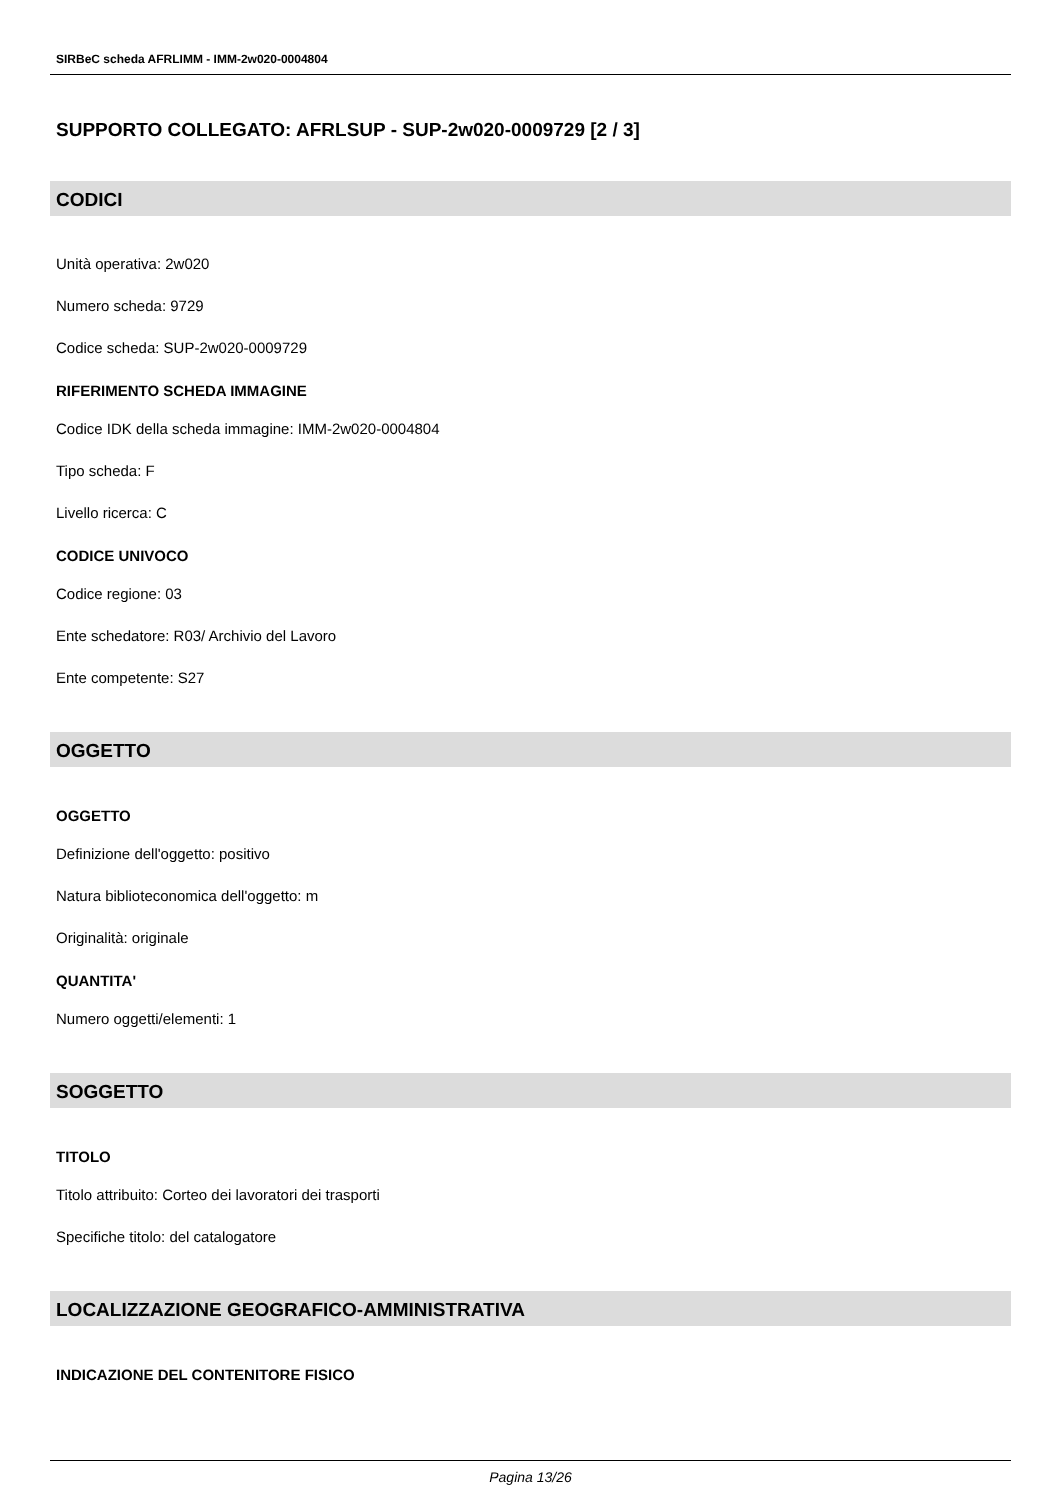SIRBeC scheda AFRLIMM - IMM-2w020-0004804
SUPPORTO COLLEGATO: AFRLSUP - SUP-2w020-0009729 [2 / 3]
CODICI
Unità operativa: 2w020
Numero scheda: 9729
Codice scheda: SUP-2w020-0009729
RIFERIMENTO SCHEDA IMMAGINE
Codice IDK della scheda immagine: IMM-2w020-0004804
Tipo scheda: F
Livello ricerca: C
CODICE UNIVOCO
Codice regione: 03
Ente schedatore: R03/ Archivio del Lavoro
Ente competente: S27
OGGETTO
OGGETTO
Definizione dell'oggetto: positivo
Natura biblioteconomica dell'oggetto: m
Originalità: originale
QUANTITA'
Numero oggetti/elementi: 1
SOGGETTO
TITOLO
Titolo attribuito: Corteo dei lavoratori dei trasporti
Specifiche titolo: del catalogatore
LOCALIZZAZIONE GEOGRAFICO-AMMINISTRATIVA
INDICAZIONE DEL CONTENITORE FISICO
Pagina 13/26